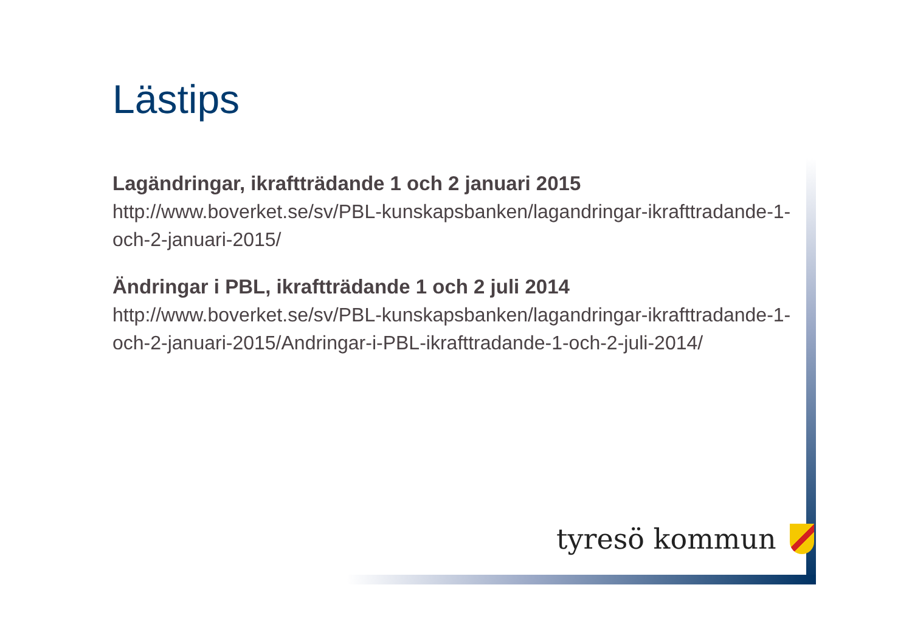Lästips
Lagändringar, ikraftträdande 1 och 2 januari 2015
http://www.boverket.se/sv/PBL-kunskapsbanken/lagandringar-ikrafttradande-1-och-2-januari-2015/
Ändringar i PBL, ikraftträdande 1 och 2 juli 2014
http://www.boverket.se/sv/PBL-kunskapsbanken/lagandringar-ikrafttradande-1-och-2-januari-2015/Andringar-i-PBL-ikrafttradande-1-och-2-juli-2014/
tyresö kommun